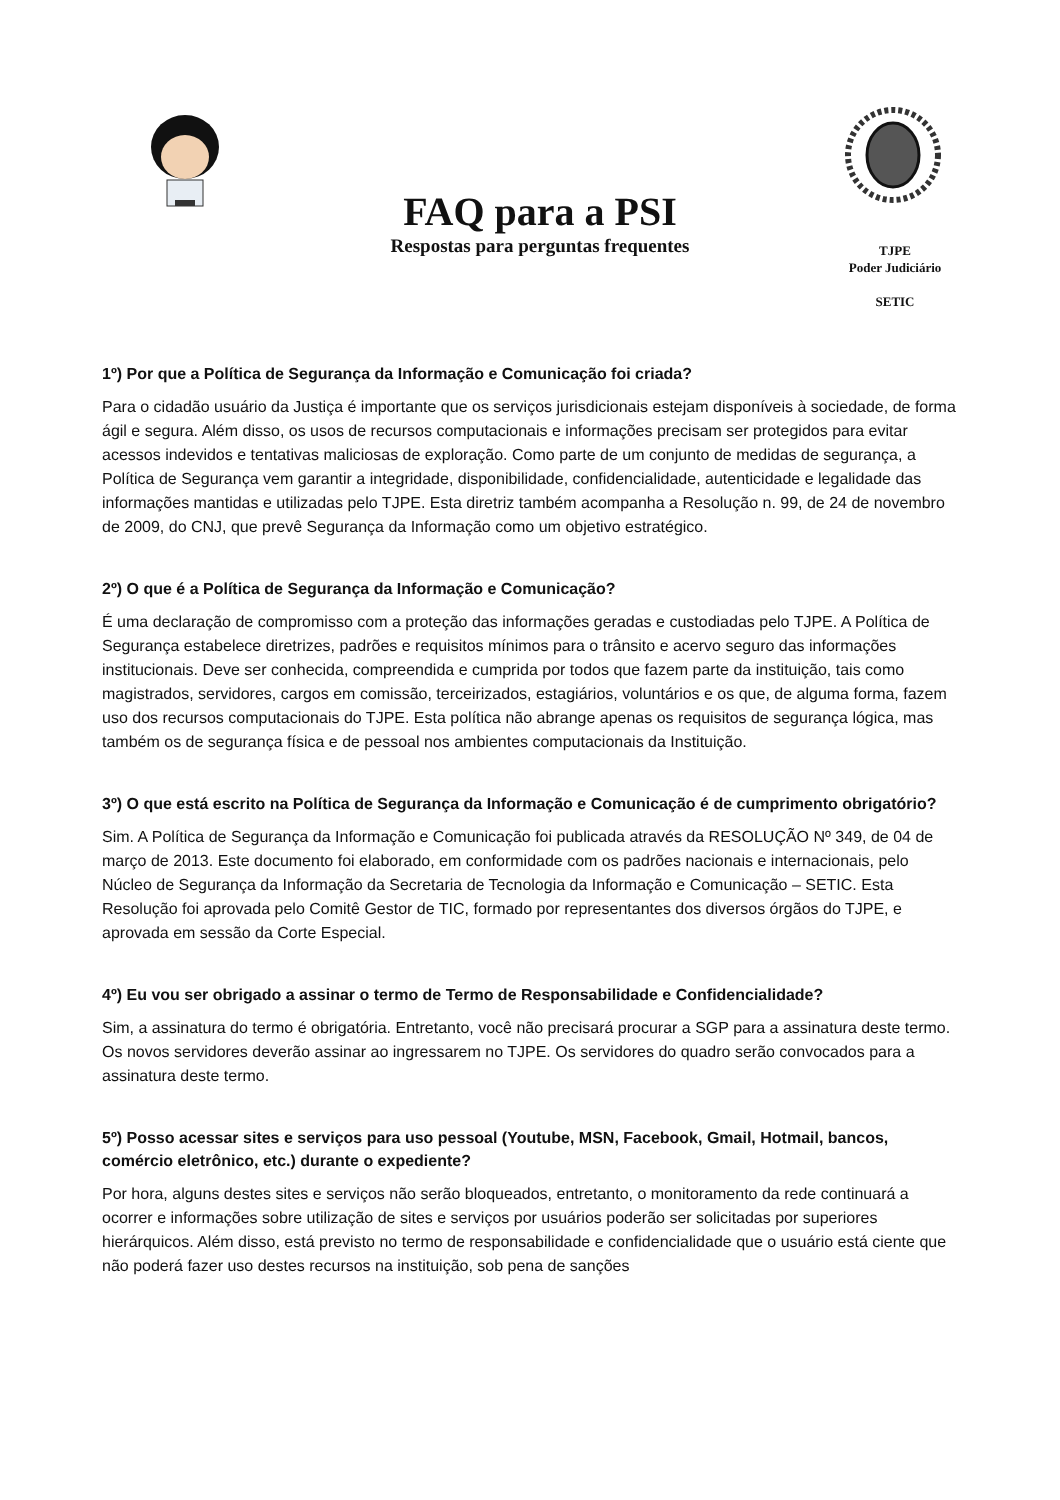FAQ para a PSI
Respostas para perguntas frequentes
TJPE
Poder Judiciário
SETIC
1º) Por que a Política de Segurança da Informação e Comunicação foi criada?
Para o cidadão usuário da Justiça é importante que os serviços jurisdicionais estejam disponíveis à sociedade, de forma ágil e segura. Além disso, os usos de recursos computacionais e informações precisam ser protegidos para evitar acessos indevidos e tentativas maliciosas de exploração. Como parte de um conjunto de medidas de segurança, a Política de Segurança vem garantir a integridade, disponibilidade, confidencialidade, autenticidade e legalidade das informações mantidas e utilizadas pelo TJPE. Esta diretriz também acompanha a Resolução n. 99, de 24 de novembro de 2009, do CNJ, que prevê Segurança da Informação como um objetivo estratégico.
2º) O que é a Política de Segurança da Informação e Comunicação?
É uma declaração de compromisso com a proteção das informações geradas e custodiadas pelo TJPE. A Política de Segurança estabelece diretrizes, padrões e requisitos mínimos para o trânsito e acervo seguro das informações institucionais. Deve ser conhecida, compreendida e cumprida por todos que fazem parte da instituição, tais como magistrados, servidores, cargos em comissão, terceirizados, estagiários, voluntários e os que, de alguma forma, fazem uso dos recursos computacionais do TJPE. Esta política não abrange apenas os requisitos de segurança lógica, mas também os de segurança física e de pessoal nos ambientes computacionais da Instituição.
3º) O que está escrito na Política de Segurança da Informação e Comunicação é de cumprimento obrigatório?
Sim. A Política de Segurança da Informação e Comunicação foi publicada através da RESOLUÇÃO Nº 349, de 04 de março de 2013. Este documento foi elaborado, em conformidade com os padrões nacionais e internacionais, pelo Núcleo de Segurança da Informação da Secretaria de Tecnologia da Informação e Comunicação – SETIC. Esta Resolução foi aprovada pelo Comitê Gestor de TIC, formado por representantes dos diversos órgãos do TJPE, e aprovada em sessão da Corte Especial.
4º) Eu vou ser obrigado a assinar o termo de Termo de Responsabilidade e Confidencialidade?
Sim, a assinatura do termo é obrigatória. Entretanto, você não precisará procurar a SGP para a assinatura deste termo. Os novos servidores deverão assinar ao ingressarem no TJPE. Os servidores do quadro serão convocados para a assinatura deste termo.
5º) Posso acessar sites e serviços para uso pessoal (Youtube, MSN, Facebook, Gmail, Hotmail, bancos, comércio eletrônico, etc.) durante o expediente?
Por hora, alguns destes sites e serviços não serão bloqueados, entretanto, o monitoramento da rede continuará a ocorrer e informações sobre utilização de sites e serviços por usuários poderão ser solicitadas por superiores hierárquicos. Além disso, está previsto no termo de responsabilidade e confidencialidade que o usuário está ciente que não poderá fazer uso destes recursos na instituição, sob pena de sanções